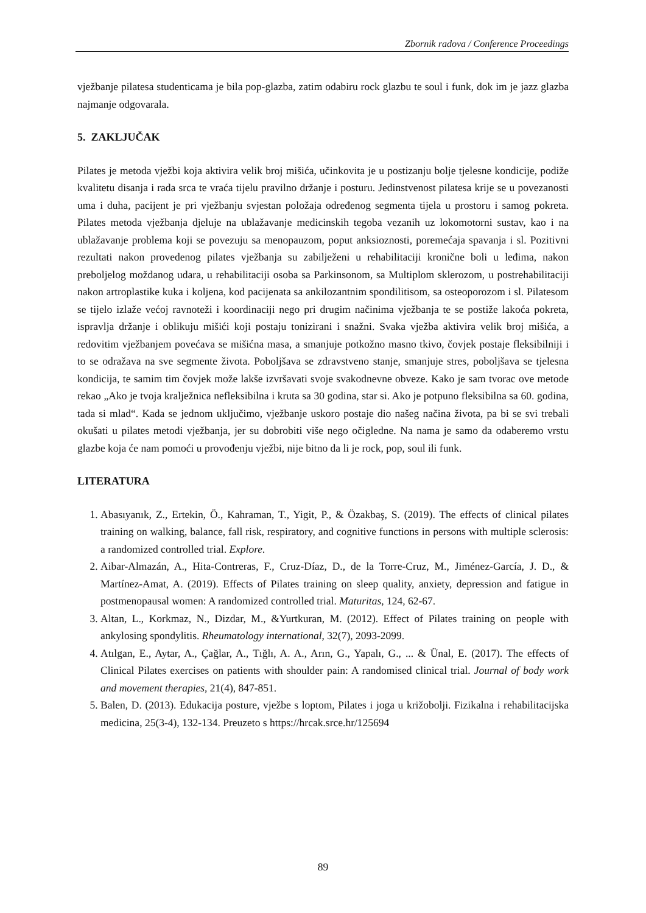Zbornik radova / Conference Proceedings
vježbanje pilatesa studenticama je bila pop-glazba, zatim odabiru rock glazbu te soul i funk, dok im je jazz glazba najmanje odgovarala.
5. ZAKLJUČAK
Pilates je metoda vježbi koja aktivira velik broj mišića, učinkovita je u postizanju bolje tjelesne kondicije, podiže kvalitetu disanja i rada srca te vraća tijelu pravilno držanje i posturu. Jedinstvenost pilatesa krije se u povezanosti uma i duha, pacijent je pri vježbanju svjestan položaja određenog segmenta tijela u prostoru i samog pokreta. Pilates metoda vježbanja djeluje na ublažavanje medicinskih tegoba vezanih uz lokomotorni sustav, kao i na ublažavanje problema koji se povezuju sa menopauzom, poput anksioznosti, poremećaja spavanja i sl. Pozitivni rezultati nakon provedenog pilates vježbanja su zabilježeni u rehabilitaciji kronične boli u leđima, nakon preboljelog moždanog udara, u rehabilitaciji osoba sa Parkinsonom, sa Multiplom sklerozom, u postrehabilitaciji nakon artroplastike kuka i koljena, kod pacijenata sa ankilozantnim spondilitisom, sa osteoporozom i sl. Pilatesom se tijelo izlaže većoj ravnoteži i koordinaciji nego pri drugim načinima vježbanja te se postiže lakoća pokreta, ispravlja držanje i oblikuju mišići koji postaju tonizirani i snažni. Svaka vježba aktivira velik broj mišića, a redovitim vježbanjem povećava se mišićna masa, a smanjuje potkožno masno tkivo, čovjek postaje fleksibilniji i to se odražava na sve segmente života. Poboljšava se zdravstveno stanje, smanjuje stres, poboljšava se tjelesna kondicija, te samim tim čovjek može lakše izvršavati svoje svakodnevne obveze. Kako je sam tvorac ove metode rekao „Ako je tvoja kralježnica nefleksibilna i kruta sa 30 godina, star si. Ako je potpuno fleksibilna sa 60. godina, tada si mlad“. Kada se jednom uključimo, vježbanje uskoro postaje dio našeg načina života, pa bi se svi trebali okušati u pilates metodi vježbanja, jer su dobrobiti više nego očigledne. Na nama je samo da odaberemo vrstu glazbe koja će nam pomoći u provođenju vježbi, nije bitno da li je rock, pop, soul ili funk.
LITERATURA
1. Abasıyanık, Z., Ertekin, Ö., Kahraman, T., Yigit, P., & Özakbaş, S. (2019). The effects of clinical pilates training on walking, balance, fall risk, respiratory, and cognitive functions in persons with multiple sclerosis: a randomized controlled trial. Explore.
2. Aibar-Almazán, A., Hita-Contreras, F., Cruz-Díaz, D., de la Torre-Cruz, M., Jiménez-García, J. D., & Martínez-Amat, A. (2019). Effects of Pilates training on sleep quality, anxiety, depression and fatigue in postmenopausal women: A randomized controlled trial. Maturitas, 124, 62-67.
3. Altan, L., Korkmaz, N., Dizdar, M., &Yurtkuran, M. (2012). Effect of Pilates training on people with ankylosing spondylitis. Rheumatology international, 32(7), 2093-2099.
4. Atılgan, E., Aytar, A., Çağlar, A., Tığlı, A. A., Arın, G., Yapalı, G., ... & Ünal, E. (2017). The effects of Clinical Pilates exercises on patients with shoulder pain: A randomised clinical trial. Journal of body work and movement therapies, 21(4), 847-851.
5. Balen, D. (2013). Edukacija posture, vježbe s loptom, Pilates i joga u križobolji. Fizikalna i rehabilitacijska medicina, 25(3-4), 132-134. Preuzeto s https://hrcak.srce.hr/125694
89